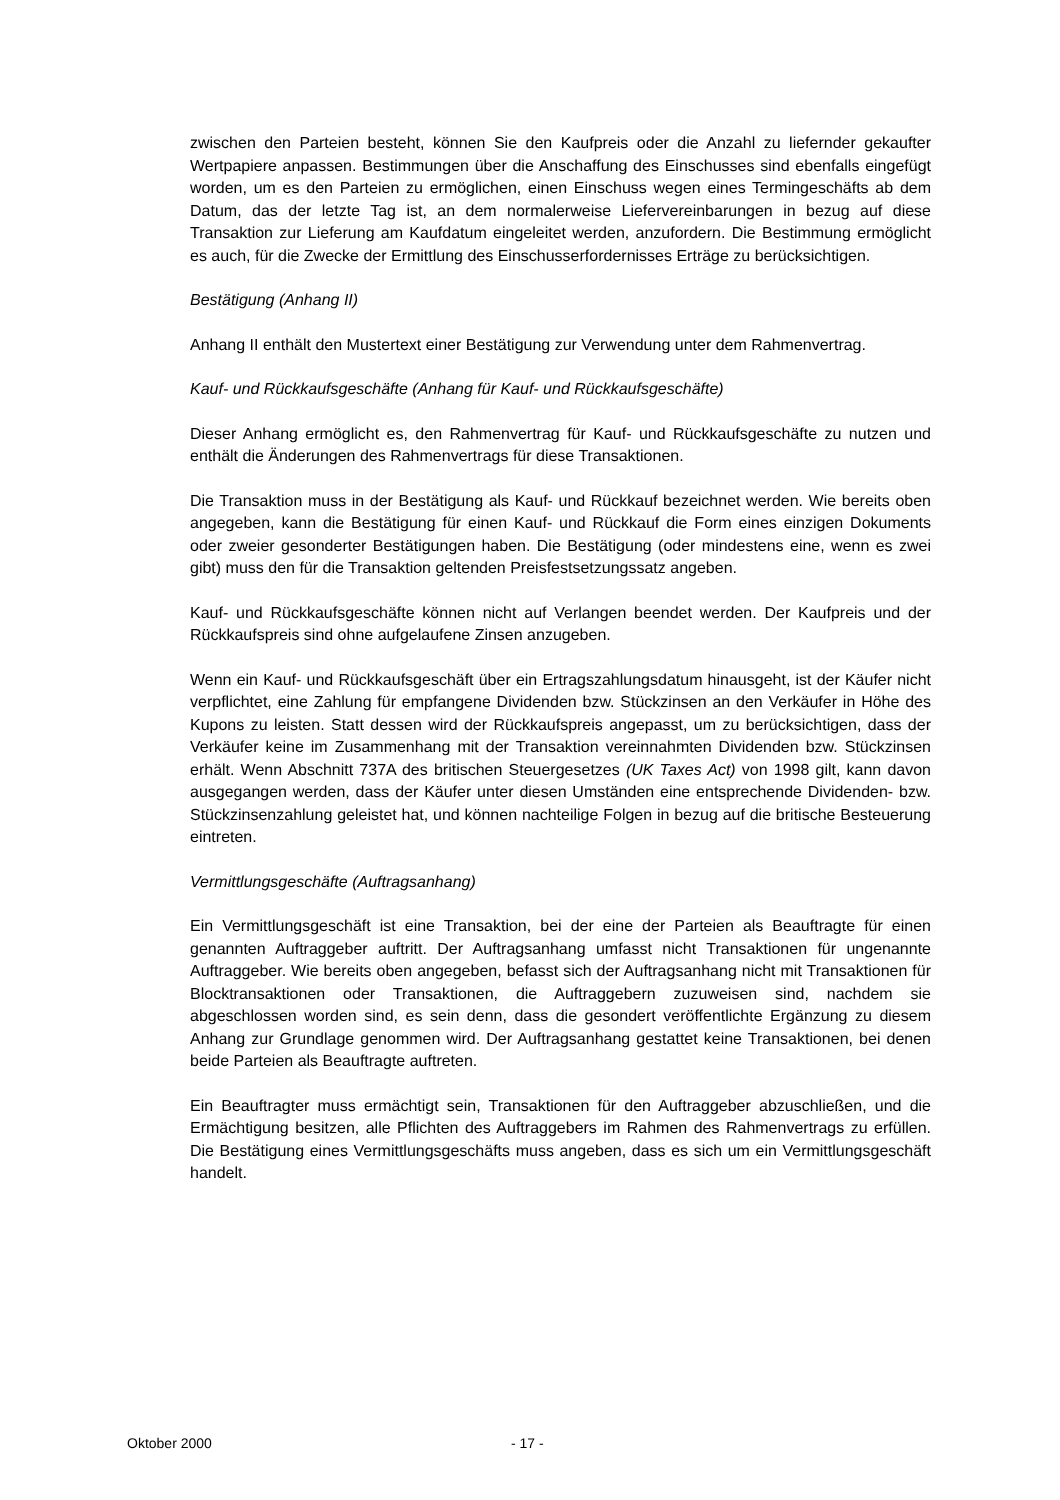zwischen den Parteien besteht, können Sie den Kaufpreis oder die Anzahl zu liefernder gekaufter Wertpapiere anpassen. Bestimmungen über die Anschaffung des Einschusses sind ebenfalls eingefügt worden, um es den Parteien zu ermöglichen, einen Einschuss wegen eines Termingeschäfts ab dem Datum, das der letzte Tag ist, an dem normalerweise Liefervereinbarungen in bezug auf diese Transaktion zur Lieferung am Kaufdatum eingeleitet werden, anzufordern. Die Bestimmung ermöglicht es auch, für die Zwecke der Ermittlung des Einschusserfordernisses Erträge zu berücksichtigen.
Bestätigung (Anhang II)
Anhang II enthält den Mustertext einer Bestätigung zur Verwendung unter dem Rahmenvertrag.
Kauf- und Rückkaufsgeschäfte (Anhang für Kauf- und Rückkaufsgeschäfte)
Dieser Anhang ermöglicht es, den Rahmenvertrag für Kauf- und Rückkaufsgeschäfte zu nutzen und enthält die Änderungen des Rahmenvertrags für diese Transaktionen.
Die Transaktion muss in der Bestätigung als Kauf- und Rückkauf bezeichnet werden. Wie bereits oben angegeben, kann die Bestätigung für einen Kauf- und Rückkauf die Form eines einzigen Dokuments oder zweier gesonderter Bestätigungen haben. Die Bestätigung (oder mindestens eine, wenn es zwei gibt) muss den für die Transaktion geltenden Preisfestsetzungssatz angeben.
Kauf- und Rückkaufsgeschäfte können nicht auf Verlangen beendet werden. Der Kaufpreis und der Rückkaufspreis sind ohne aufgelaufene Zinsen anzugeben.
Wenn ein Kauf- und Rückkaufsgeschäft über ein Ertragszahlungsdatum hinausgeht, ist der Käufer nicht verpflichtet, eine Zahlung für empfangene Dividenden bzw. Stückzinsen an den Verkäufer in Höhe des Kupons zu leisten. Statt dessen wird der Rückkaufspreis angepasst, um zu berücksichtigen, dass der Verkäufer keine im Zusammenhang mit der Transaktion vereinnahmten Dividenden bzw. Stückzinsen erhält. Wenn Abschnitt 737A des britischen Steuergesetzes (UK Taxes Act) von 1998 gilt, kann davon ausgegangen werden, dass der Käufer unter diesen Umständen eine entsprechende Dividenden- bzw. Stückzinsenzahlung geleistet hat, und können nachteilige Folgen in bezug auf die britische Besteuerung eintreten.
Vermittlungsgeschäfte (Auftragsanhang)
Ein Vermittlungsgeschäft ist eine Transaktion, bei der eine der Parteien als Beauftragte für einen genannten Auftraggeber auftritt. Der Auftragsanhang umfasst nicht Transaktionen für ungenannte Auftraggeber. Wie bereits oben angegeben, befasst sich der Auftragsanhang nicht mit Transaktionen für Blocktransaktionen oder Transaktionen, die Auftraggebern zuzuweisen sind, nachdem sie abgeschlossen worden sind, es sein denn, dass die gesondert veröffentlichte Ergänzung zu diesem Anhang zur Grundlage genommen wird. Der Auftragsanhang gestattet keine Transaktionen, bei denen beide Parteien als Beauftragte auftreten.
Ein Beauftragter muss ermächtigt sein, Transaktionen für den Auftraggeber abzuschließen, und die Ermächtigung besitzen, alle Pflichten des Auftraggebers im Rahmen des Rahmenvertrags zu erfüllen. Die Bestätigung eines Vermittlungsgeschäfts muss angeben, dass es sich um ein Vermittlungsgeschäft handelt.
Oktober 2000 - 17 -